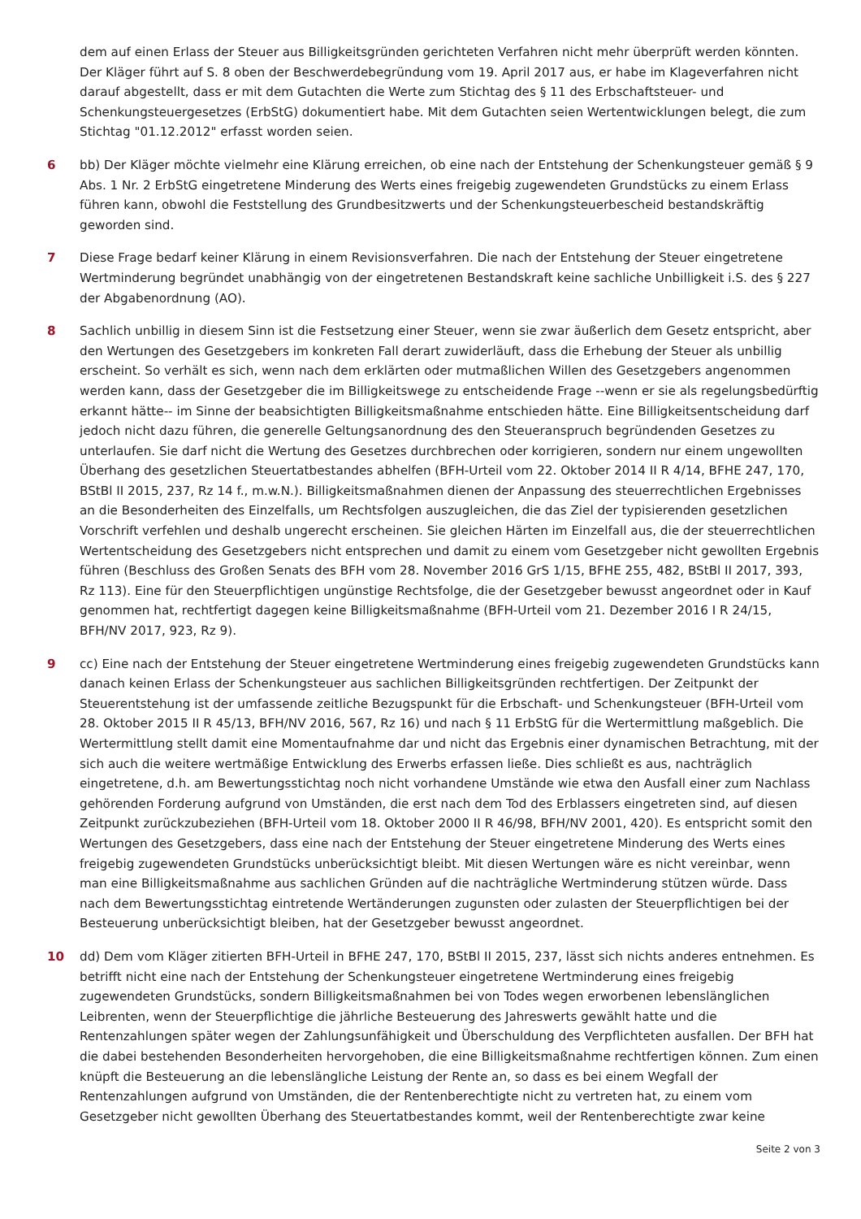dem auf einen Erlass der Steuer aus Billigkeitsgründen gerichteten Verfahren nicht mehr überprüft werden könnten. Der Kläger führt auf S. 8 oben der Beschwerdebegründung vom 19. April 2017 aus, er habe im Klageverfahren nicht darauf abgestellt, dass er mit dem Gutachten die Werte zum Stichtag des § 11 des Erbschaftsteuer- und Schenkungsteuergesetzes (ErbStG) dokumentiert habe. Mit dem Gutachten seien Wertentwicklungen belegt, die zum Stichtag "01.12.2012" erfasst worden seien.
6 bb) Der Kläger möchte vielmehr eine Klärung erreichen, ob eine nach der Entstehung der Schenkungsteuer gemäß § 9 Abs. 1 Nr. 2 ErbStG eingetretene Minderung des Werts eines freigebig zugewendeten Grundstücks zu einem Erlass führen kann, obwohl die Feststellung des Grundbesitzwerts und der Schenkungsteuerbescheid bestandskräftig geworden sind.
7 Diese Frage bedarf keiner Klärung in einem Revisionsverfahren. Die nach der Entstehung der Steuer eingetretene Wertminderung begründet unabhängig von der eingetretenen Bestandskraft keine sachliche Unbilligkeit i.S. des § 227 der Abgabenordnung (AO).
8 Sachlich unbillig in diesem Sinn ist die Festsetzung einer Steuer, wenn sie zwar äußerlich dem Gesetz entspricht, aber den Wertungen des Gesetzgebers im konkreten Fall derart zuwiderläuft, dass die Erhebung der Steuer als unbillig erscheint. So verhält es sich, wenn nach dem erklärten oder mutmaßlichen Willen des Gesetzgebers angenommen werden kann, dass der Gesetzgeber die im Billigkeitswege zu entscheidende Frage --wenn er sie als regelungsbedürftig erkannt hätte-- im Sinne der beabsichtigten Billigkeitsmaßnahme entschieden hätte. Eine Billigkeitsentscheidung darf jedoch nicht dazu führen, die generelle Geltungsanordnung des den Steueranspruch begründenden Gesetzes zu unterlaufen. Sie darf nicht die Wertung des Gesetzes durchbrechen oder korrigieren, sondern nur einem ungewollten Überhang des gesetzlichen Steuertatbestandes abhelfen (BFH-Urteil vom 22. Oktober 2014 II R 4/14, BFHE 247, 170, BStBl II 2015, 237, Rz 14 f., m.w.N.). Billigkeitsmaßnahmen dienen der Anpassung des steuerrechtlichen Ergebnisses an die Besonderheiten des Einzelfalls, um Rechtsfolgen auszugleichen, die das Ziel der typisierenden gesetzlichen Vorschrift verfehlen und deshalb ungerecht erscheinen. Sie gleichen Härten im Einzelfall aus, die der steuerrechtlichen Wertentscheidung des Gesetzgebers nicht entsprechen und damit zu einem vom Gesetzgeber nicht gewollten Ergebnis führen (Beschluss des Großen Senats des BFH vom 28. November 2016 GrS 1/15, BFHE 255, 482, BStBl II 2017, 393, Rz 113). Eine für den Steuerpflichtigen ungünstige Rechtsfolge, die der Gesetzgeber bewusst angeordnet oder in Kauf genommen hat, rechtfertigt dagegen keine Billigkeitsmaßnahme (BFH-Urteil vom 21. Dezember 2016 I R 24/15, BFH/NV 2017, 923, Rz 9).
9 cc) Eine nach der Entstehung der Steuer eingetretene Wertminderung eines freigebig zugewendeten Grundstücks kann danach keinen Erlass der Schenkungsteuer aus sachlichen Billigkeitsgründen rechtfertigen. Der Zeitpunkt der Steuerentstehung ist der umfassende zeitliche Bezugspunkt für die Erbschaft- und Schenkungsteuer (BFH-Urteil vom 28. Oktober 2015 II R 45/13, BFH/NV 2016, 567, Rz 16) und nach § 11 ErbStG für die Wertermittlung maßgeblich. Die Wertermittlung stellt damit eine Momentaufnahme dar und nicht das Ergebnis einer dynamischen Betrachtung, mit der sich auch die weitere wertmäßige Entwicklung des Erwerbs erfassen ließe. Dies schließt es aus, nachträglich eingetretene, d.h. am Bewertungsstichtag noch nicht vorhandene Umstände wie etwa den Ausfall einer zum Nachlass gehörenden Forderung aufgrund von Umständen, die erst nach dem Tod des Erblassers eingetreten sind, auf diesen Zeitpunkt zurückzubeziehen (BFH-Urteil vom 18. Oktober 2000 II R 46/98, BFH/NV 2001, 420). Es entspricht somit den Wertungen des Gesetzgebers, dass eine nach der Entstehung der Steuer eingetretene Minderung des Werts eines freigebig zugewendeten Grundstücks unberücksichtigt bleibt. Mit diesen Wertungen wäre es nicht vereinbar, wenn man eine Billigkeitsmaßnahme aus sachlichen Gründen auf die nachträgliche Wertminderung stützen würde. Dass nach dem Bewertungsstichtag eintretende Wertänderungen zugunsten oder zulasten der Steuerpflichtigen bei der Besteuerung unberücksichtigt bleiben, hat der Gesetzgeber bewusst angeordnet.
10 dd) Dem vom Kläger zitierten BFH-Urteil in BFHE 247, 170, BStBl II 2015, 237, lässt sich nichts anderes entnehmen. Es betrifft nicht eine nach der Entstehung der Schenkungsteuer eingetretene Wertminderung eines freigebig zugewendeten Grundstücks, sondern Billigkeitsmaßnahmen bei von Todes wegen erworbenen lebenslänglichen Leibrenten, wenn der Steuerpflichtige die jährliche Besteuerung des Jahreswerts gewählt hatte und die Rentenzahlungen später wegen der Zahlungsunfähigkeit und Überschuldung des Verpflichteten ausfallen. Der BFH hat die dabei bestehenden Besonderheiten hervorgehoben, die eine Billigkeitsmaßnahme rechtfertigen können. Zum einen knüpft die Besteuerung an die lebenslängliche Leistung der Rente an, so dass es bei einem Wegfall der Rentenzahlungen aufgrund von Umständen, die der Rentenberechtigte nicht zu vertreten hat, zu einem vom Gesetzgeber nicht gewollten Überhang des Steuertatbestandes kommt, weil der Rentenberechtigte zwar keine
Seite 2 von 3